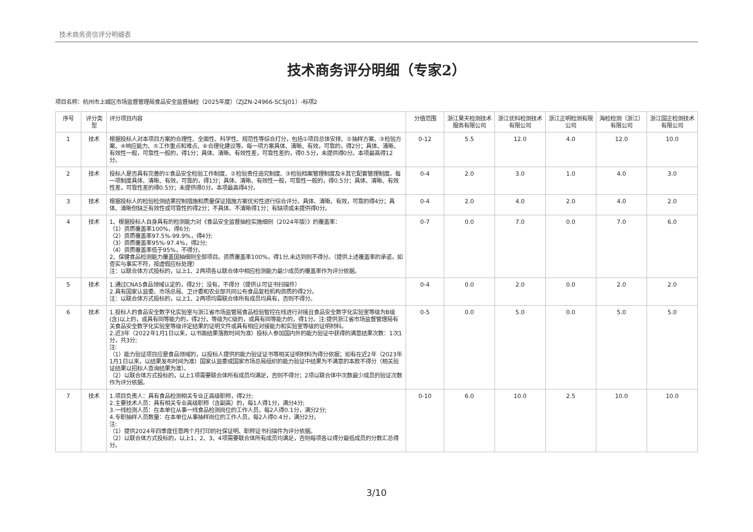技术商务资信评分明细表
技术商务评分明细（专家2）
项目名称：杭州市上城区市场监督管理局食品安全监督抽检（2025年度）（ZJZN-24966-SCSJ01）-标项2
| 序号 | 评分类型 | 评分项目内容 | 分值范围 | 浙江昊天检测技术服务有限公司 | 浙江优科检测技术有限公司 | 浙江正明检测有限公司 | 海检检测（浙江）有限公司 | 浙江国正检测技术有限公司 |
| --- | --- | --- | --- | --- | --- | --- | --- | --- |
| 1 | 技术 | 根据投标人对本项目方案的合理性、全面性、科学性、规范性等综合打分，包括①项目总体安排、②抽样方案、③检验方案、④响应能力、⑤工作重点和难点、⑥合理化建议等。每一项方案具体、清晰、有效，可靠的，得2分；具体、清晰、有效性一般，可靠性一般的，得1分；具体、清晰、有效性差，可靠性差的，得0.5分，未提供得0分。本项最高得12分。 | 0-12 | 5.5 | 12.0 | 4.0 | 12.0 | 10.0 |
| 2 | 技术 | 投标人是否具有完善的①食品安全检验工作制度、②检验责任追究制度、③检验档案管理制度及④其它配套管理制度。每一项制度具体、清晰、有效，可靠的，得1分；具体、清晰、有效性一般，可靠性一般的，得0.5分；具体、清晰、有效性差，可靠性差的得0.5分；未提供得0分。本项最高得4分。 | 0-4 | 2.0 | 3.0 | 1.0 | 4.0 | 3.0 |
| 3 | 技术 | 根据投标人的检验检测结果控制措施和质量保证措施方案优劣性进行综合评分。具体、清晰、有效，可靠的得4分；具体、清晰但缺乏有效性或可靠性的得2分；不具体、不清晰得1分；有缺项或未提供得0分。 | 0-4 | 2.0 | 4.0 | 2.0 | 4.0 | 2.0 |
| 4 | 技术 | 1、根据投标人自身具有的检测能力对《食品安全监督抽检实施细则（2024年版）》的覆盖率： （1）资质覆盖率100%，得6分; （2）资质覆盖率97.5%-99.9%，得4分; （3）资质覆盖率95%-97.4%，得2分; （4）资质覆盖率低于95%，不得分。 2、保健食品检测能力覆盖国抽细则全部项目。资质覆盖率100%，得1分,未达到则不得分。（提供上述覆盖率的承诺，如查实与事实不符，按虚假应标处理） 注：以联合体方式投标的，以上1、2两项各以联合体中相应检测能力最少成员的覆盖率作为评分依据。 | 0-7 | 0.0 | 7.0 | 0.0 | 7.0 | 6.0 |
| 5 | 技术 | 1.通过CNAS食品领域认定的，得2分；没有，不得分（提供认可证书扫描件） 2.具有国家认监委、市场总局、卫计委和农业部共同公布食品复检机构资质的得2分。 注：以联合体方式投标的，以上1、2两项均需联合体所有成员均具有，否则不得分。 | 0-4 | 0.0 | 2.0 | 0.0 | 2.0 | 2.0 |
| 6 | 技术 | 1.投标人的食品安全数字化实验室与浙江省市场监管局食品检验智控在线进行对接且食品安全数字化实验室等级为B级(含)以上的，或具有同等能力的，得2分，等级为C级的，或具有同等能力的，得1分。注:提供浙江省市场监督管理局有关食品安全数字化实验室等级评定结果的证明文件或具有相应对接能力和实验室等级的证明材料。 2.近3年（2022年1月1日以来，以书面结果落款时间为准）投标人参加国内外的能力验证中获得的满意结果次数：1次1分，共3分; 注: （1）能力验证项目应是食品领域的，以投标人提供的能力验证证书等相关证明材料为得分依据；如有在近2年（2023年1月1日以来，以结果发布时间为准）国家认监委或国家市场总局组织的能力验证中结果为不满意的本款不得分（相关验证结果以招标人查询结果为准）。 （2）以联合体方式投标的，以上1项需要联合体所有成员均满足，否则不得分；2项以联合体中次数最少成员的验证次数作为评分依据。 | 0-5 | 0.0 | 5.0 | 0.0 | 5.0 | 5.0 |
| 7 | 技术 | 1.项目负责人：具有食品检测相关专业正高级职称，得2分; 2.主要技术人员：具有相关专业高级职称（含副高）的，每1人得1分，满分4分; 3.一线检测人员：在本单位从事一线食品检测岗位的工作人员，每2人得0.1分，满分2分; 4.专职抽样人员数量：在本单位从事抽样岗位的工作人员，每2人得0.4分，满分2分。 注: （1）提供2024年四季度任意两个月打印的社保证明、职称证书扫描件为评分依据。 （2）以联合体方式投标的，以上1、2、3、4项需要联合体所有成员均满足，否则每项各以得分最低成员的分数汇总得分。 | 0-10 | 6.0 | 10.0 | 2.5 | 10.0 | 10.0 |
3/10